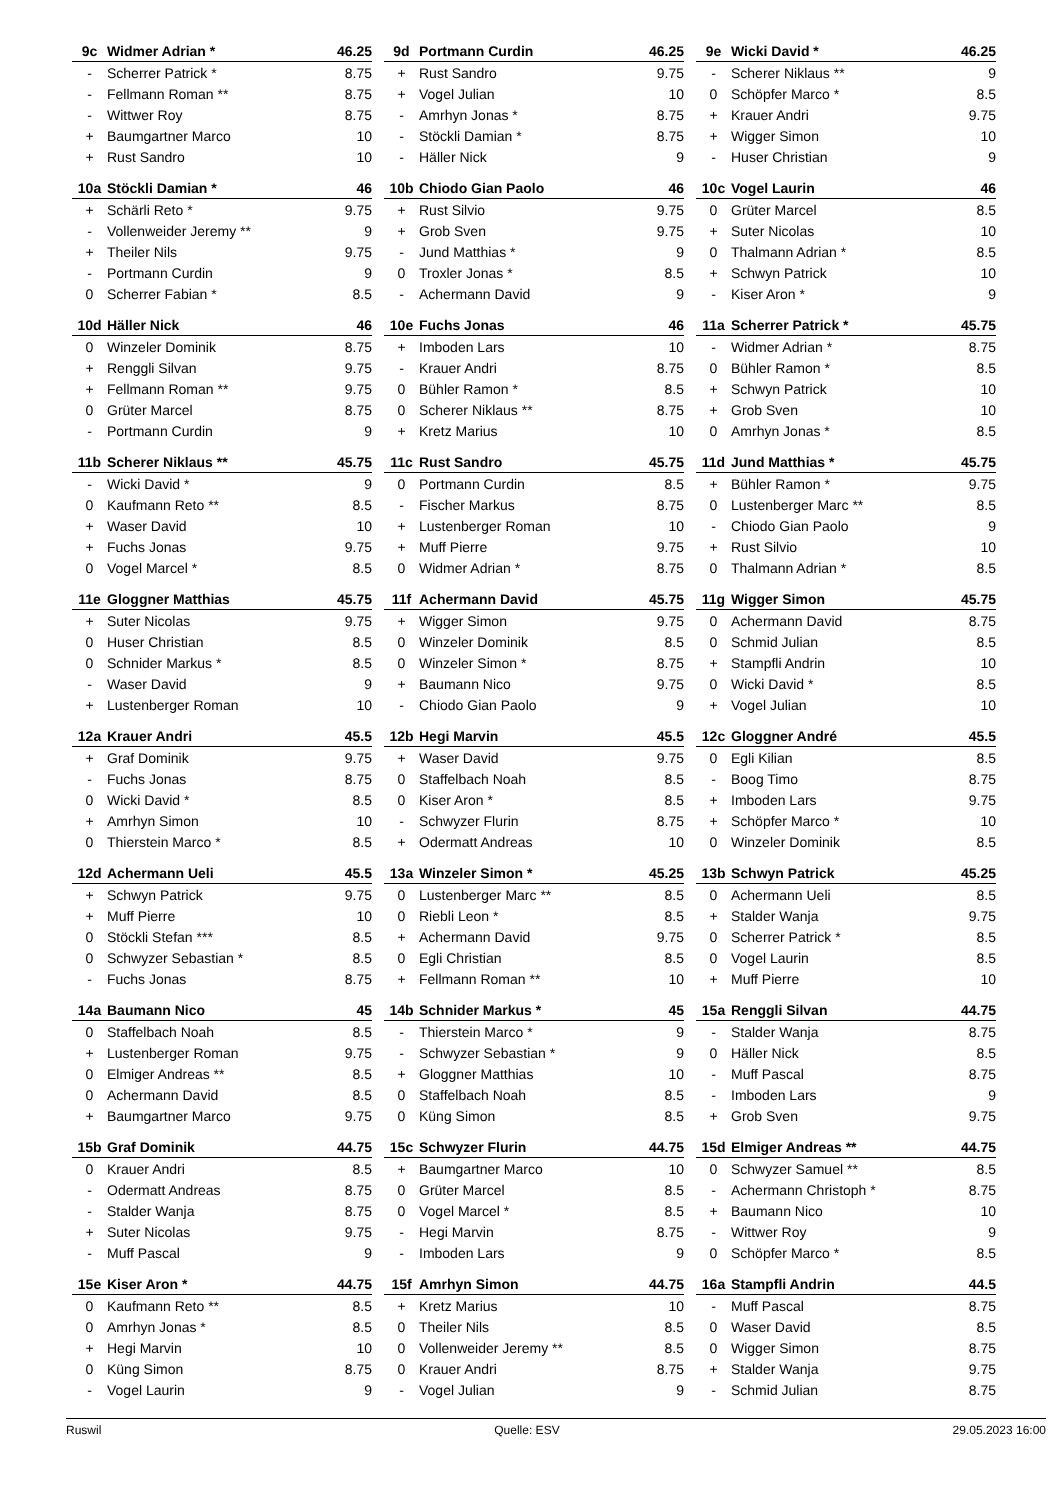| 9c | Widmer Adrian * | 46.25 |
| --- | --- | --- |
| - | Scherrer Patrick * | 8.75 |
| - | Fellmann Roman ** | 8.75 |
| - | Wittwer Roy | 8.75 |
| + | Baumgartner Marco | 10 |
| + | Rust Sandro | 10 |
| 9d | Portmann Curdin | 46.25 |
| --- | --- | --- |
| + | Rust Sandro | 9.75 |
| + | Vogel Julian | 10 |
| - | Amrhyn Jonas * | 8.75 |
| - | Stöckli Damian * | 8.75 |
| - | Häller Nick | 9 |
| 9e | Wicki David * | 46.25 |
| --- | --- | --- |
| - | Scherer Niklaus ** | 9 |
| 0 | Schöpfer Marco * | 8.5 |
| + | Krauer Andri | 9.75 |
| + | Wigger Simon | 10 |
| - | Huser Christian | 9 |
| 10a | Stöckli Damian * | 46 |
| --- | --- | --- |
| + | Schärli Reto * | 9.75 |
| - | Vollenweider Jeremy ** | 9 |
| + | Theiler Nils | 9.75 |
| - | Portmann Curdin | 9 |
| 0 | Scherrer Fabian * | 8.5 |
| 10b | Chiodo Gian Paolo | 46 |
| --- | --- | --- |
| + | Rust Silvio | 9.75 |
| + | Grob Sven | 9.75 |
| - | Jund Matthias * | 9 |
| 0 | Troxler Jonas * | 8.5 |
| - | Achermann David | 9 |
| 10c | Vogel Laurin | 46 |
| --- | --- | --- |
| 0 | Grüter Marcel | 8.5 |
| + | Suter Nicolas | 10 |
| 0 | Thalmann Adrian * | 8.5 |
| + | Schwyn Patrick | 10 |
| - | Kiser Aron * | 9 |
| 10d | Häller Nick | 46 |
| --- | --- | --- |
| 0 | Winzeler Dominik | 8.75 |
| + | Renggli Silvan | 9.75 |
| + | Fellmann Roman ** | 9.75 |
| 0 | Grüter Marcel | 8.75 |
| - | Portmann Curdin | 9 |
| 10e | Fuchs Jonas | 46 |
| --- | --- | --- |
| + | Imboden Lars | 10 |
| - | Krauer Andri | 8.75 |
| 0 | Bühler Ramon * | 8.5 |
| 0 | Scherer Niklaus ** | 8.75 |
| + | Kretz Marius | 10 |
| 11a | Scherrer Patrick * | 45.75 |
| --- | --- | --- |
| - | Widmer Adrian * | 8.75 |
| 0 | Bühler Ramon * | 8.5 |
| + | Schwyn Patrick | 10 |
| + | Grob Sven | 10 |
| 0 | Amrhyn Jonas * | 8.5 |
| 11b | Scherer Niklaus ** | 45.75 |
| --- | --- | --- |
| - | Wicki David * | 9 |
| 0 | Kaufmann Reto ** | 8.5 |
| + | Waser David | 10 |
| + | Fuchs Jonas | 9.75 |
| 0 | Vogel Marcel * | 8.5 |
| 11c | Rust Sandro | 45.75 |
| --- | --- | --- |
| 0 | Portmann Curdin | 8.5 |
| - | Fischer Markus | 8.75 |
| + | Lustenberger Roman | 10 |
| + | Muff Pierre | 9.75 |
| 0 | Widmer Adrian * | 8.75 |
| 11d | Jund Matthias * | 45.75 |
| --- | --- | --- |
| + | Bühler Ramon * | 9.75 |
| 0 | Lustenberger Marc ** | 8.5 |
| - | Chiodo Gian Paolo | 9 |
| + | Rust Silvio | 10 |
| 0 | Thalmann Adrian * | 8.5 |
| 11e | Gloggner Matthias | 45.75 |
| --- | --- | --- |
| + | Suter Nicolas | 9.75 |
| 0 | Huser Christian | 8.5 |
| 0 | Schnider Markus * | 8.5 |
| - | Waser David | 9 |
| + | Lustenberger Roman | 10 |
| 11f | Achermann David | 45.75 |
| --- | --- | --- |
| + | Wigger Simon | 9.75 |
| 0 | Winzeler Dominik | 8.5 |
| 0 | Winzeler Simon * | 8.75 |
| + | Baumann Nico | 9.75 |
| - | Chiodo Gian Paolo | 9 |
| 11g | Wigger Simon | 45.75 |
| --- | --- | --- |
| 0 | Achermann David | 8.75 |
| 0 | Schmid Julian | 8.5 |
| + | Stampfli Andrin | 10 |
| 0 | Wicki David * | 8.5 |
| + | Vogel Julian | 10 |
| 12a | Krauer Andri | 45.5 |
| --- | --- | --- |
| + | Graf Dominik | 9.75 |
| - | Fuchs Jonas | 8.75 |
| 0 | Wicki David * | 8.5 |
| + | Amrhyn Simon | 10 |
| 0 | Thierstein Marco * | 8.5 |
| 12b | Hegi Marvin | 45.5 |
| --- | --- | --- |
| + | Waser David | 9.75 |
| 0 | Staffelbach Noah | 8.5 |
| 0 | Kiser Aron * | 8.5 |
| - | Schwyzer Flurin | 8.75 |
| + | Odermatt Andreas | 10 |
| 12c | Gloggner André | 45.5 |
| --- | --- | --- |
| 0 | Egli Kilian | 8.5 |
| - | Boog Timo | 8.75 |
| + | Imboden Lars | 9.75 |
| + | Schöpfer Marco * | 10 |
| 0 | Winzeler Dominik | 8.5 |
| 12d | Achermann Ueli | 45.5 |
| --- | --- | --- |
| + | Schwyn Patrick | 9.75 |
| + | Muff Pierre | 10 |
| 0 | Stöckli Stefan *** | 8.5 |
| 0 | Schwyzer Sebastian * | 8.5 |
| - | Fuchs Jonas | 8.75 |
| 13a | Winzeler Simon * | 45.25 |
| --- | --- | --- |
| 0 | Lustenberger Marc ** | 8.5 |
| 0 | Riebli Leon * | 8.5 |
| + | Achermann David | 9.75 |
| 0 | Egli Christian | 8.5 |
| + | Fellmann Roman ** | 10 |
| 13b | Schwyn Patrick | 45.25 |
| --- | --- | --- |
| 0 | Achermann Ueli | 8.5 |
| + | Stalder Wanja | 9.75 |
| 0 | Scherrer Patrick * | 8.5 |
| 0 | Vogel Laurin | 8.5 |
| + | Muff Pierre | 10 |
| 14a | Baumann Nico | 45 |
| --- | --- | --- |
| 0 | Staffelbach Noah | 8.5 |
| + | Lustenberger Roman | 9.75 |
| 0 | Elmiger Andreas ** | 8.5 |
| 0 | Achermann David | 8.5 |
| + | Baumgartner Marco | 9.75 |
| 14b | Schnider Markus * | 45 |
| --- | --- | --- |
| - | Thierstein Marco * | 9 |
| - | Schwyzer Sebastian * | 9 |
| + | Gloggner Matthias | 10 |
| 0 | Staffelbach Noah | 8.5 |
| 0 | Küng Simon | 8.5 |
| 15a | Renggli Silvan | 44.75 |
| --- | --- | --- |
| - | Stalder Wanja | 8.75 |
| 0 | Häller Nick | 8.5 |
| - | Muff Pascal | 8.75 |
| - | Imboden Lars | 9 |
| + | Grob Sven | 9.75 |
| 15b | Graf Dominik | 44.75 |
| --- | --- | --- |
| 0 | Krauer Andri | 8.5 |
| - | Odermatt Andreas | 8.75 |
| - | Stalder Wanja | 8.75 |
| + | Suter Nicolas | 9.75 |
| - | Muff Pascal | 9 |
| 15c | Schwyzer Flurin | 44.75 |
| --- | --- | --- |
| + | Baumgartner Marco | 10 |
| 0 | Grüter Marcel | 8.5 |
| 0 | Vogel Marcel * | 8.5 |
| - | Hegi Marvin | 8.75 |
| - | Imboden Lars | 9 |
| 15d | Elmiger Andreas ** | 44.75 |
| --- | --- | --- |
| 0 | Schwyzer Samuel ** | 8.5 |
| - | Achermann Christoph * | 8.75 |
| + | Baumann Nico | 10 |
| - | Wittwer Roy | 9 |
| 0 | Schöpfer Marco * | 8.5 |
| 15e | Kiser Aron * | 44.75 |
| --- | --- | --- |
| 0 | Kaufmann Reto ** | 8.5 |
| 0 | Amrhyn Jonas * | 8.5 |
| + | Hegi Marvin | 10 |
| 0 | Küng Simon | 8.75 |
| - | Vogel Laurin | 9 |
| 15f | Amrhyn Simon | 44.75 |
| --- | --- | --- |
| + | Kretz Marius | 10 |
| 0 | Theiler Nils | 8.5 |
| 0 | Vollenweider Jeremy ** | 8.5 |
| 0 | Krauer Andri | 8.75 |
| - | Vogel Julian | 9 |
| 16a | Stampfli Andrin | 44.5 |
| --- | --- | --- |
| - | Muff Pascal | 8.75 |
| 0 | Waser David | 8.5 |
| 0 | Wigger Simon | 8.75 |
| + | Stalder Wanja | 9.75 |
| - | Schmid Julian | 8.75 |
Ruswil Quelle: ESV 29.05.2023 16:00